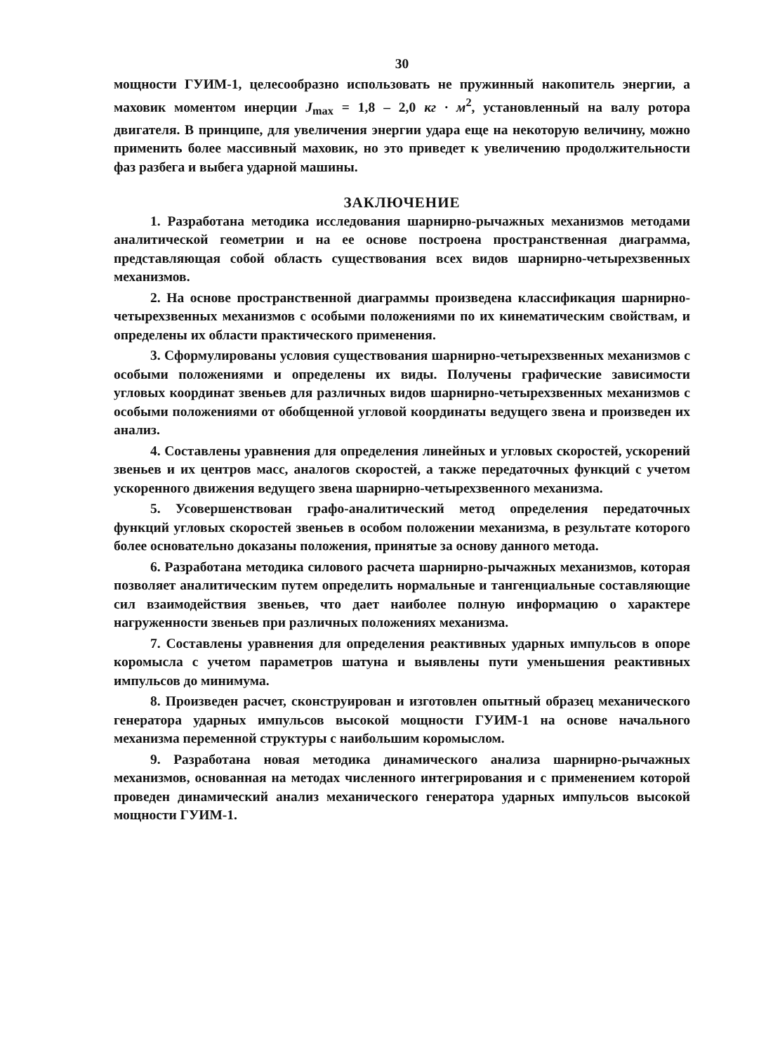30
мощности ГУИМ-1, целесообразно использовать не пружинный накопитель энергии, а маховик моментом инерции J<sub>max</sub> = 1,8 – 2,0 кг · м<sup>2</sup>, установленный на валу ротора двигателя. В принципе, для увеличения энергии удара еще на некоторую величину, можно применить более массивный маховик, но это приведет к увеличению продолжительности фаз разбега и выбега ударной машины.
ЗАКЛЮЧЕНИЕ
1. Разработана методика исследования шарнирно-рычажных механизмов методами аналитической геометрии и на ее основе построена пространственная диаграмма, представляющая собой область существования всех видов шарнирно-четырехзвенных механизмов.
2. На основе пространственной диаграммы произведена классификация шарнирно-четырехзвенных механизмов с особыми положениями по их кинематическим свойствам, и определены их области практического применения.
3. Сформулированы условия существования шарнирно-четырехзвенных механизмов с особыми положениями и определены их виды. Получены графические зависимости угловых координат звеньев для различных видов шарнирно-четырехзвенных механизмов с особыми положениями от обобщенной угловой координаты ведущего звена и произведен их анализ.
4. Составлены уравнения для определения линейных и угловых скоростей, ускорений звеньев и их центров масс, аналогов скоростей, а также передаточных функций с учетом ускоренного движения ведущего звена шарнирно-четырехзвенного механизма.
5. Усовершенствован графо-аналитический метод определения передаточных функций угловых скоростей звеньев в особом положении механизма, в результате которого более основательно доказаны положения, принятые за основу данного метода.
6. Разработана методика силового расчета шарнирно-рычажных механизмов, которая позволяет аналитическим путем определить нормальные и тангенциальные составляющие сил взаимодействия звеньев, что дает наиболее полную информацию о характере нагруженности звеньев при различных положениях механизма.
7. Составлены уравнения для определения реактивных ударных импульсов в опоре коромысла с учетом параметров шатуна и выявлены пути уменьшения реактивных импульсов до минимума.
8. Произведен расчет, сконструирован и изготовлен опытный образец механического генератора ударных импульсов высокой мощности ГУИМ-1 на основе начального механизма переменной структуры с наибольшим коромыслом.
9. Разработана новая методика динамического анализа шарнирно-рычажных механизмов, основанная на методах численного интегрирования и с применением которой проведен динамический анализ механического генератора ударных импульсов высокой мощности ГУИМ-1.